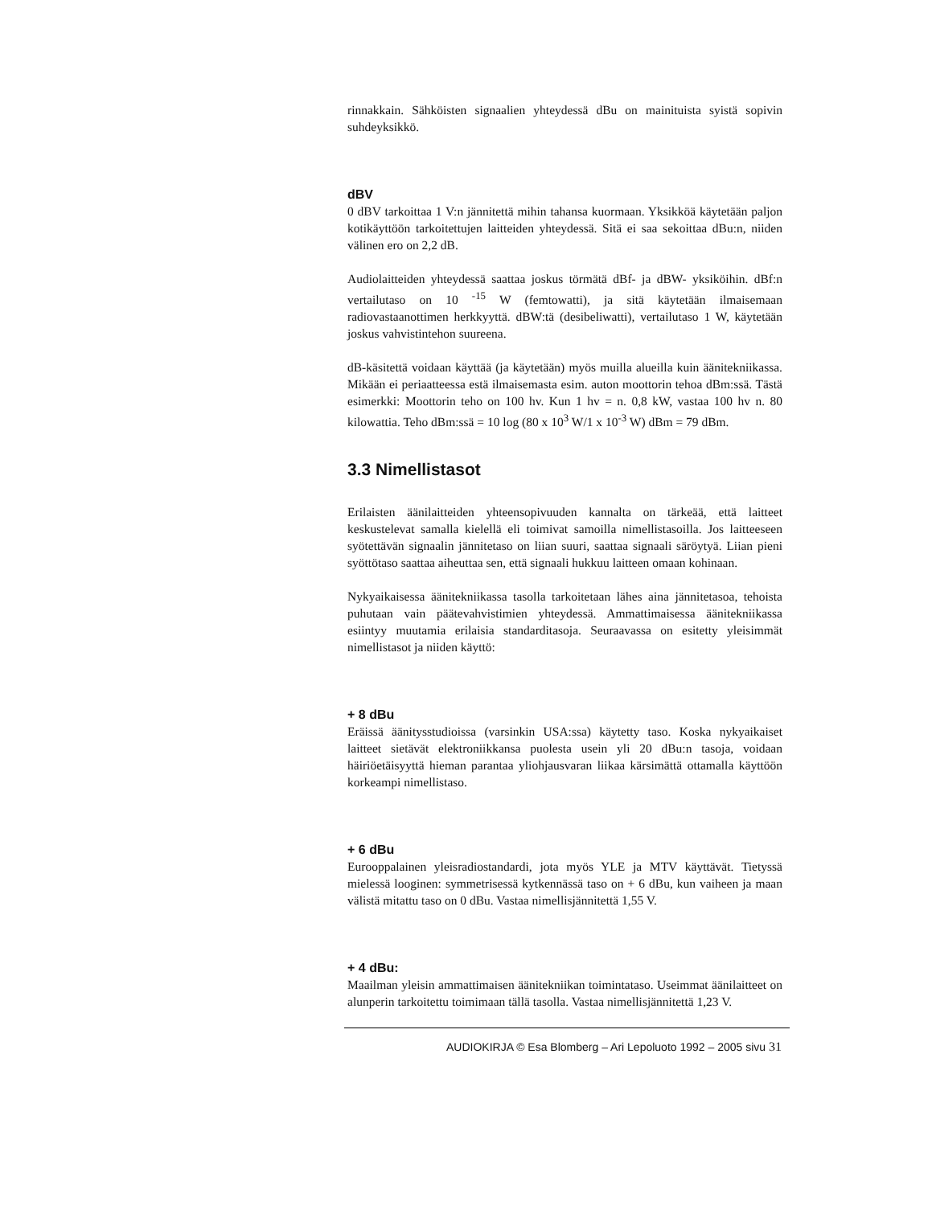rinnakkain. Sähköisten signaalien yhteydessä dBu on mainituista syistä sopivin suhdeyksikkö.
dBV
0 dBV tarkoittaa 1 V:n jännitettä mihin tahansa kuormaan. Yksikköä käytetään paljon kotikäyttöön tarkoitettujen laitteiden yhteydessä. Sitä ei saa sekoittaa dBu:n, niiden välinen ero on 2,2 dB.
Audiolaitteiden yhteydessä saattaa joskus törmätä dBf- ja dBW- yksiköihin. dBf:n vertailutaso on 10 <sup>-15</sup> W (femtowatti), ja sitä käytetään ilmaisemaan radiovastaanottimen herkkyyttä. dBW:tä (desibeliwatti), vertailutaso 1 W, käytetään joskus vahvistintehon suureena.
dB-käsitettä voidaan käyttää (ja käytetään) myös muilla alueilla kuin äänitekniikassa. Mikään ei periaatteessa estä ilmaisemasta esim. auton moottorin tehoa dBm:ssä. Tästä esimerkki: Moottorin teho on 100 hv. Kun 1 hv = n. 0,8 kW, vastaa 100 hv n. 80 kilowattia. Teho dBm:ssä = 10 log (80 x 10<sup>3</sup> W/1 x 10<sup>-3</sup> W) dBm = 79 dBm.
3.3 Nimellistasot
Erilaisten äänilaitteiden yhteensopivuuden kannalta on tärkeää, että laitteet keskustelevat samalla kielellä eli toimivat samoilla nimellistasoilla. Jos laitteeseen syötettävän signaalin jännitetaso on liian suuri, saattaa signaali säröytyä. Liian pieni syöttötaso saattaa aiheuttaa sen, että signaali hukkuu laitteen omaan kohinaan.
Nykyaikaisessa äänitekniikassa tasolla tarkoitetaan lähes aina jännitetasoa, tehoista puhutaan vain päätevahvistimien yhteydessä. Ammattimaisessa äänitekniikassa esiintyy muutamia erilaisia standarditasoja. Seuraavassa on esitetty yleisimmät nimellistasot ja niiden käyttö:
+ 8 dBu
Eräissä äänitysstudioissa (varsinkin USA:ssa) käytetty taso. Koska nykyaikaiset laitteet sietävät elektroniikkansa puolesta usein yli 20 dBu:n tasoja, voidaan häiriöetäisyyttä hieman parantaa yliohjausvaran liikaa kärsimättä ottamalla käyttöön korkeampi nimellistaso.
+ 6 dBu
Eurooppalainen yleisradiostandardi, jota myös YLE ja MTV käyttävät. Tietyssä mielessä looginen: symmetrisessä kytkennässä taso on + 6 dBu, kun vaiheen ja maan välistä mitattu taso on 0 dBu. Vastaa nimellisjännitettä 1,55 V.
+ 4 dBu:
Maailman yleisin ammattimaisen äänitekniikan toimintataso. Useimmat äänilaitteet on alunperin tarkoitettu toimimaan tällä tasolla. Vastaa nimellisjännitettä 1,23 V.
AUDIOKIRJA © Esa Blomberg – Ari Lepoluoto 1992 – 2005 sivu 31